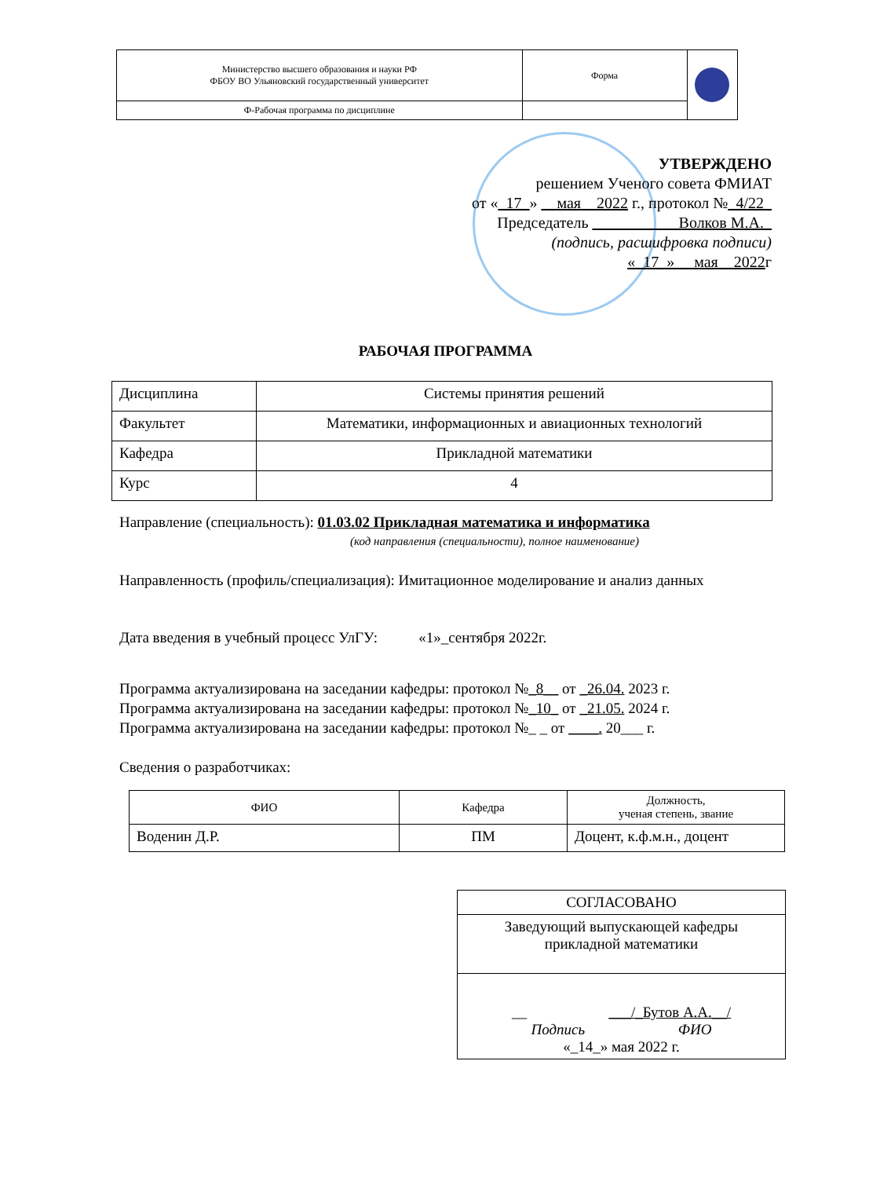| Министерство высшего образования и науки РФ ФБОУ ВО Ульяновский государственный университет | Форма | |
| Ф-Рабочая программа по дисциплине | | |
УТВЕРЖДЕНО
решением Ученого совета ФМИАТ
от «_17_» __мая__2022 г., протокол №_4/22_
Председатель ___________Волков М.А._
(подпись, расшифровка подписи)
«_17_» __мая__2022г
РАБОЧАЯ ПРОГРАММА
| Дисциплина | Системы принятия решений |
| Факультет | Математики, информационных и авиационных технологий |
| Кафедра | Прикладной математики |
| Курс | 4 |
Направление (специальность): 01.03.02 Прикладная математика и информатика
(код направления (специальности), полное наименование)
Направленность (профиль/специализация): Имитационное моделирование и анализ данных
Дата введения в учебный процесс УлГУ: «1»_сентября 2022г.
Программа актуализирована на заседании кафедры: протокол №_8__ от _26.04. 2023 г.
Программа актуализирована на заседании кафедры: протокол №_10_ от _21.05. 2024 г.
Программа актуализирована на заседании кафедры: протокол №_ _ от ____. 20___ г.
Сведения о разработчиках:
| ФИО | Кафедра | Должность, ученая степень, звание |
| Воденин Д.Р. | ПМ | Доцент, к.ф.м.н., доцент |
| СОГЛАСОВАНО |
| Заведующий выпускающей кафедры прикладной математики |
| __ ___/_Бутов А.А.__/ Подпись ФИО «_14_» мая 2022 г. |